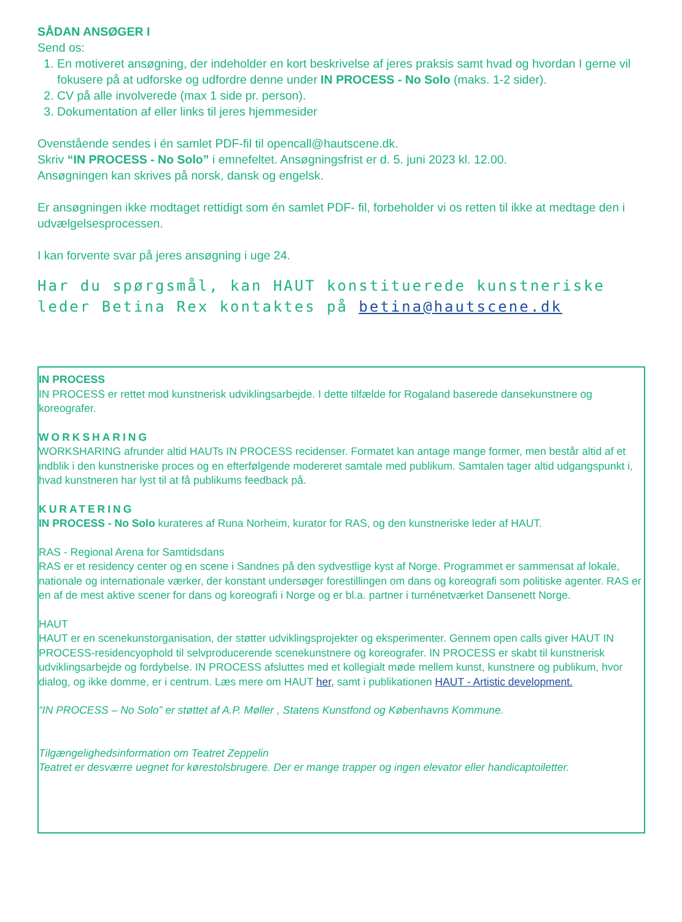SÅDAN ANSØGER I
Send os:
1. En motiveret ansøgning, der indeholder en kort beskrivelse af jeres praksis samt hvad og hvordan I gerne vil fokusere på at udforske og udfordre denne under IN PROCESS - No Solo (maks. 1-2 sider).
2. CV på alle involverede (max 1 side pr. person).
3. Dokumentation af eller links til jeres hjemmesider
Ovenstående sendes i én samlet PDF-fil til opencall@hautscene.dk.
Skriv “IN PROCESS - No Solo” i emnefeltet. Ansøgningsfrist er d. 5. juni 2023 kl. 12.00.
Ansøgningen kan skrives på norsk, dansk og engelsk.
Er ansøgningen ikke modtaget rettidigt som én samlet PDF- fil, forbeholder vi os retten til ikke at medtage den i udvælgelsesprocessen.
I kan forvente svar på jeres ansøgning i uge 24.
Har du spørgsmål, kan HAUT konstituerede kunstneriske leder Betina Rex kontaktes på betina@hautscene.dk
IN PROCESS
IN PROCESS er rettet mod kunstnerisk udviklingsarbejde. I dette tilfælde for Rogaland baserede dansekunstnere og koreografer.
WORKSHARING
WORKSHARING afrunder altid HAUTs IN PROCESS recidenser. Formatet kan antage mange former, men består altid af et indblik i den kunstneriske proces og en efterfølgende modereret samtale med publikum. Samtalen tager altid udgangspunkt i, hvad kunstneren har lyst til at få publikums feedback på.
KURATERING
IN PROCESS - No Solo kurateres af Runa Norheim, kurator for RAS, og den kunstneriske leder af HAUT.
RAS - Regional Arena for Samtidsdans
RAS er et residency center og en scene i Sandnes på den sydvestlige kyst af Norge. Programmet er sammensat af lokale, nationale og internationale værker, der konstant undersøger forestillingen om dans og koreografi som politiske agenter. RAS er en af de mest aktive scener for dans og koreografi i Norge og er bl.a. partner i turnénetværket Dansenett Norge.
HAUT
HAUT er en scenekunstorganisation, der støtter udviklingsprojekter og eksperimenter. Gennem open calls giver HAUT IN PROCESS-residencyophold til selvproducerende scenekunstnere og koreografer. IN PROCESS er skabt til kunstnerisk udviklingsarbejde og fordybelse. IN PROCESS afsluttes med et kollegialt møde mellem kunst, kunstnere og publikum, hvor dialog, og ikke domme, er i centrum. Læs mere om HAUT her, samt i publikationen HAUT - Artistic development.
“IN PROCESS – No Solo” er støttet af A.P. Møller , Statens Kunstfond og Københavns Kommune.
Tilgængelighedsinformation om Teatret Zeppelin
Teatret er desværre uegnet for kørestolsbrugere. Der er mange trapper og ingen elevator eller handicaptoiletter.